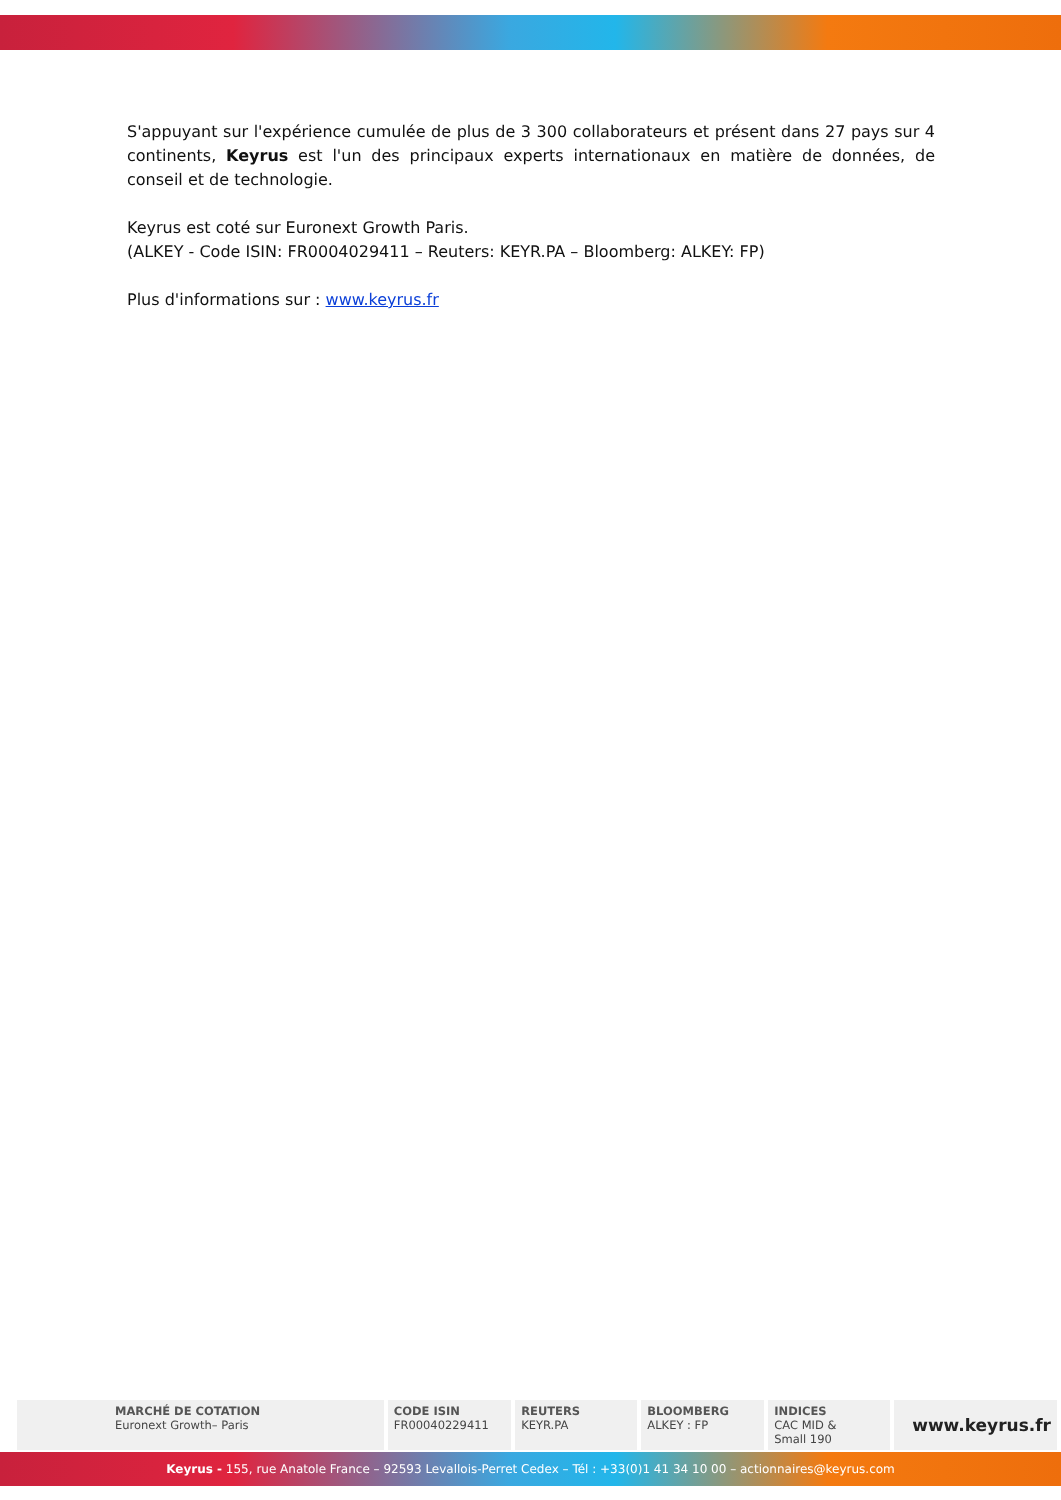S'appuyant sur l'expérience cumulée de plus de 3 300 collaborateurs et présent dans 27 pays sur 4 continents, Keyrus est l'un des principaux experts internationaux en matière de données, de conseil et de technologie.
Keyrus est coté sur Euronext Growth Paris.
(ALKEY - Code ISIN: FR0004029411 – Reuters: KEYR.PA – Bloomberg: ALKEY: FP)
Plus d'informations sur : www.keyrus.fr
| MARCHÉ DE COTATION Euronext Growth– Paris | CODE ISIN FR00040229411 | REUTERS KEYR.PA | BLOOMBERG ALKEY : FP | INDICES CAC MID & Small 190 | www.keyrus.fr |
Keyrus - 155, rue Anatole France – 92593 Levallois-Perret Cedex – Tél : +33(0)1 41 34 10 00 – actionnaires@keyrus.com